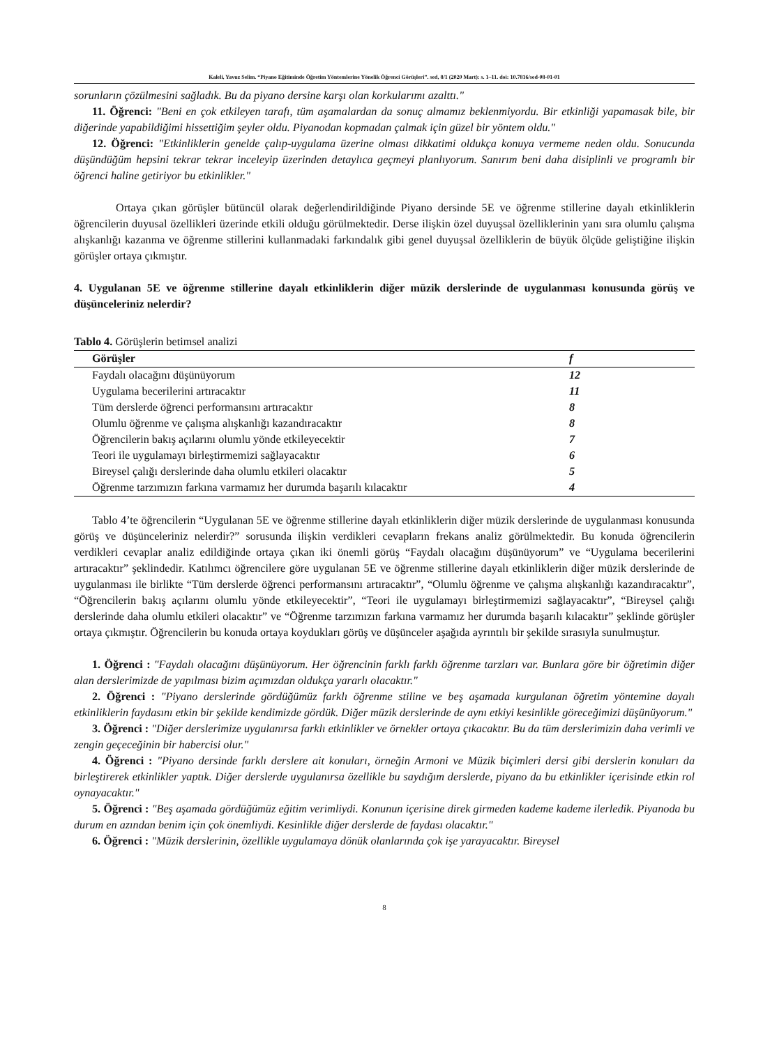Kaleli, Yavuz Selim. “Piyano Eğitiminde Öğretim Yöntemlerine Yönelik Öğrenci Görüşleri”. sed, 8/1 (2020 Mart): s. 1–11. doi: 10.7816/sed-08-01-01
sorunların çözülmesini sağladık. Bu da piyano dersine karşı olan korkularımı azalttı."
11. Öğrenci: "Beni en çok etkileyen tarafı, tüm aşamalardan da sonuç almamız beklenmiyordu. Bir etkinliği yapamasak bile, bir diğerinde yapabildiğimi hissettiğim şeyler oldu. Piyanodan kopmadan çalmak için güzel bir yöntem oldu."
12. Öğrenci: "Etkinliklerin genelde çalıp-uygulama üzerine olması dikkatimi oldukça konuya vermeme neden oldu. Sonucunda düşündüğüm hepsini tekrar tekrar inceleyip üzerinden detaylıca geçmeyi planlıyorum. Sanırım beni daha disiplinli ve programlı bir öğrenci haline getiriyor bu etkinlikler."
Ortaya çıkan görüşler bütüncül olarak değerlendirildiğinde Piyano dersinde 5E ve öğrenme stillerine dayalı etkinliklerin öğrencilerin duyusal özellikleri üzerinde etkili olduğu görülmektedir. Derse ilişkin özel duyuşsal özelliklerinin yanı sıra olumlu çalışma alışkanlığı kazanma ve öğrenme stillerini kullanmadaki farkındalık gibi genel duyuşsal özelliklerin de büyük ölçüde geliştiğine ilişkin görüşler ortaya çıkmıştır.
4. Uygulanan 5E ve öğrenme stillerine dayalı etkinliklerin diğer müzik derslerinde de uygulanması konusunda görüş ve düşünceleriniz nelerdir?
Tablo 4. Görüşlerin betimsel analizi
| Görüşler | f |
| --- | --- |
| Faydalı olacağını düşünüyorum | 12 |
| Uygulama becerilerini artıracaktır | 11 |
| Tüm derslerde öğrenci performansını artıracaktır | 8 |
| Olumlu öğrenme ve çalışma alışkanlığı kazandıracaktır | 8 |
| Öğrencilerin bakış açılarını olumlu yönde etkileyecektir | 7 |
| Teori ile uygulamayı birleştirmemizi sağlayacaktır | 6 |
| Bireysel çalığı derslerinde daha olumlu etkileri olacaktır | 5 |
| Öğrenme tarzımızın farkına varmamız her durumda başarılı kılacaktır | 4 |
Tablo 4’te öğrencilerin “Uygulanan 5E ve öğrenme stillerine dayalı etkinliklerin diğer müzik derslerinde de uygulanması konusunda görüş ve düşünceleriniz nelerdir?” sorusunda ilişkin verdikleri cevapların frekans analiz görülmektedir. Bu konuda öğrencilerin verdikleri cevaplar analiz edildiğinde ortaya çıkan iki önemli görüş “Faydalı olacağını düşünüyorum” ve “Uygulama becerilerini artıracaktır” şeklindedir. Katılımcı öğrencilere göre uygulanan 5E ve öğrenme stillerine dayalı etkinliklerin diğer müzik derslerinde de uygulanması ile birlikte “Tüm derslerde öğrenci performansını artıracaktır”, “Olumlu öğrenme ve çalışma alışkanlığı kazandıracaktır”, “Öğrencilerin bakış açılarını olumlu yönde etkileyecektir”, “Teori ile uygulamayı birleştirmemizi sağlayacaktır”, “Bireysel çalığı derslerinde daha olumlu etkileri olacaktır” ve “Öğrenme tarzımızın farkına varmamız her durumda başarılı kılacaktır” şeklinde görüşler ortaya çıkmıştır. Öğrencilerin bu konuda ortaya koydukları görüş ve düşünceler aşağıda ayrıntılı bir şekilde sırasıyla sunulmuştur.
1. Öğrenci : "Faydalı olacağını düşünüyorum. Her öğrencinin farklı farklı öğrenme tarzları var. Bunlara göre bir öğretimin diğer alan derslerimizde de yapılması bizim açımızdan oldukça yararlı olacaktır."
2. Öğrenci : "Piyano derslerinde gördüğümüz farklı öğrenme stiline ve beş aşamada kurgulanan öğretim yöntemine dayalı etkinliklerin faydasını etkin bir şekilde kendimizde gördük. Diğer müzik derslerinde de aynı etkiyi kesinlikle göreceğimizi düşünüyorum."
3. Öğrenci : "Diğer derslerimize uygulanırsa farklı etkinlikler ve örnekler ortaya çıkacaktır. Bu da tüm derslerimizin daha verimli ve zengin geçeceğinin bir habercisi olur."
4. Öğrenci : "Piyano dersinde farklı derslere ait konuları, örneğin Armoni ve Müzik biçimleri dersi gibi derslerin konuları da birleştirerek etkinlikler yaptık. Diğer derslerde uygulanırsa özellikle bu saydığım derslerde, piyano da bu etkinlikler içerisinde etkin rol oynayacaktır."
5. Öğrenci : "Beş aşamada gördüğümüz eğitim verimliydi. Konunun içerisine direk girmeden kademe kademe ilerledik. Piyanoda bu durum en azından benim için çok önemliydi. Kesinlikle diğer derslerde de faydası olacaktır."
6. Öğrenci : "Müzik derslerinin, özellikle uygulamaya dönük olanlarında çok işe yarayacaktır. Bireysel
8